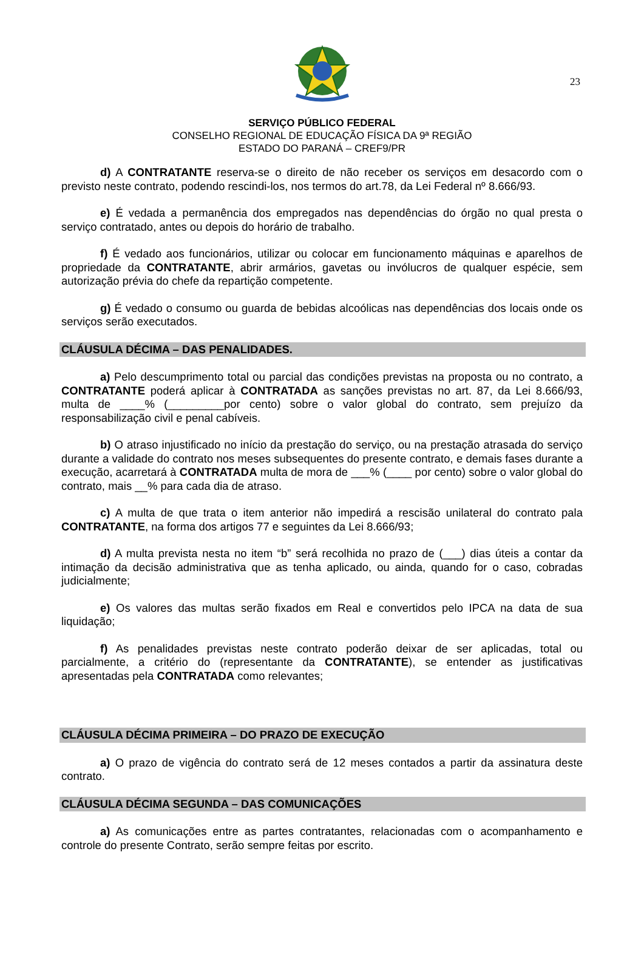23
SERVIÇO PÚBLICO FEDERAL
CONSELHO REGIONAL DE EDUCAÇÃO FÍSICA DA 9ª REGIÃO
ESTADO DO PARANÁ – CREF9/PR
d) A CONTRATANTE reserva-se o direito de não receber os serviços em desacordo com o previsto neste contrato, podendo rescindi-los, nos termos do art.78, da Lei Federal nº 8.666/93.
e) É vedada a permanência dos empregados nas dependências do órgão no qual presta o serviço contratado, antes ou depois do horário de trabalho.
f) É vedado aos funcionários, utilizar ou colocar em funcionamento máquinas e aparelhos de propriedade da CONTRATANTE, abrir armários, gavetas ou invólucros de qualquer espécie, sem autorização prévia do chefe da repartição competente.
g) É vedado o consumo ou guarda de bebidas alcoólicas nas dependências dos locais onde os serviços serão executados.
CLÁUSULA DÉCIMA – DAS PENALIDADES.
a) Pelo descumprimento total ou parcial das condições previstas na proposta ou no contrato, a CONTRATANTE poderá aplicar à CONTRATADA as sanções previstas no art. 87, da Lei 8.666/93, multa de ____% (_________por cento) sobre o valor global do contrato, sem prejuízo da responsabilização civil e penal cabíveis.
b) O atraso injustificado no início da prestação do serviço, ou na prestação atrasada do serviço durante a validade do contrato nos meses subsequentes do presente contrato, e demais fases durante a execução, acarretará à CONTRATADA multa de mora de ___% (____ por cento) sobre o valor global do contrato, mais __% para cada dia de atraso.
c) A multa de que trata o item anterior não impedirá a rescisão unilateral do contrato pala CONTRATANTE, na forma dos artigos 77 e seguintes da Lei 8.666/93;
d) A multa prevista nesta no item “b” será recolhida no prazo de (___) dias úteis a contar da intimação da decisão administrativa que as tenha aplicado, ou ainda, quando for o caso, cobradas judicialmente;
e) Os valores das multas serão fixados em Real e convertidos pelo IPCA na data de sua liquidação;
f) As penalidades previstas neste contrato poderão deixar de ser aplicadas, total ou parcialmente, a critério do (representante da CONTRATANTE), se entender as justificativas apresentadas pela CONTRATADA como relevantes;
CLÁUSULA DÉCIMA PRIMEIRA – DO PRAZO DE EXECUÇÃO
a) O prazo de vigência do contrato será de 12 meses contados a partir da assinatura deste contrato.
CLÁUSULA DÉCIMA SEGUNDA – DAS COMUNICAÇÕES
a) As comunicações entre as partes contratantes, relacionadas com o acompanhamento e controle do presente Contrato, serão sempre feitas por escrito.